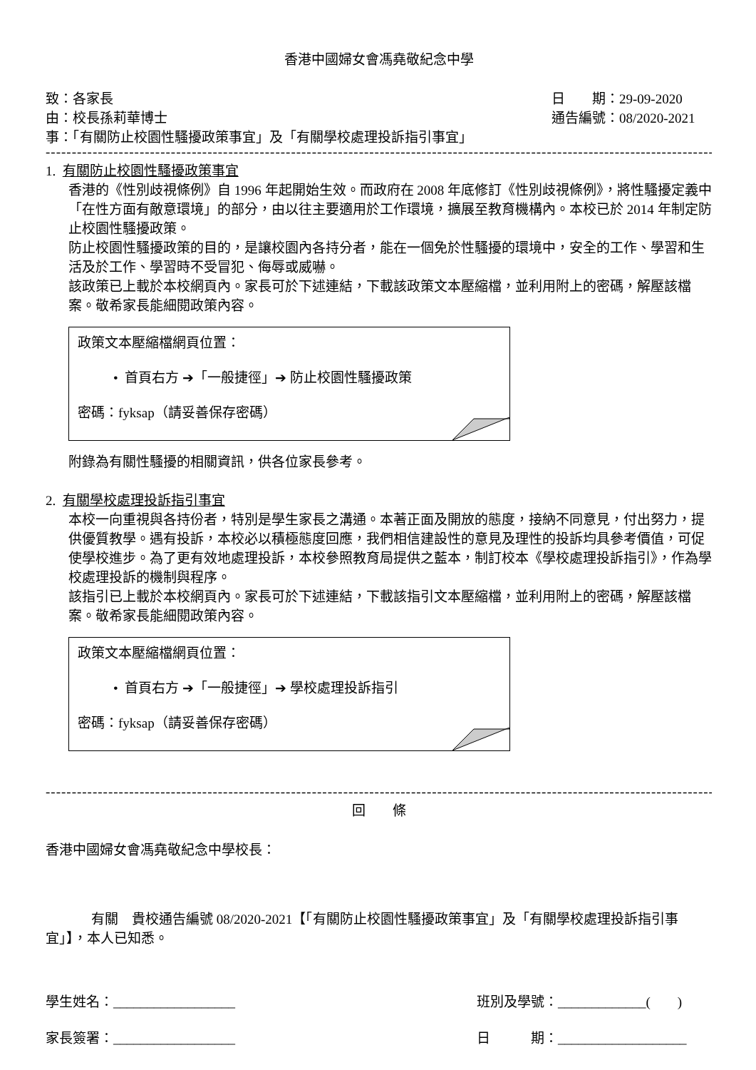香港中國婦女會馮堯敬紀念中學
致：各家長 日　　期：29-09-2020
由：校長孫莉華博士 通告編號：08/2020-2021
事：「有關防止校園性騷擾政策事宜」及「有關學校處理投訴指引事宜」
------------------------------------------------------------------------------------------------------------------------------------
1. 有關防止校園性騷擾政策事宜
香港的《性別歧視條例》自 1996 年起開始生效。而政府在 2008 年底修訂《性別歧視條例》，將性騷擾定義中「在性方面有敵意環境」的部分，由以往主要適用於工作環境，擴展至教育機構內。本校已於 2014 年制定防止校園性騷擾政策。
防止校園性騷擾政策的目的，是讓校園內各持分者，能在一個免於性騷擾的環境中，安全的工作、學習和生活及於工作、學習時不受冒犯、侮辱或威嚇。
該政策已上載於本校網頁內。家長可於下述連結，下載該政策文本壓縮檔，並利用附上的密碼，解壓該檔案。敬希家長能細閱政策內容。
政策文本壓縮檔網頁位置：
• 首頁右方 ➔「一般捷徑」➔ 防止校園性騷擾政策
密碼：fyksap（請妥善保存密碼）
附錄為有關性騷擾的相關資訊，供各位家長參考。
2. 有關學校處理投訴指引事宜
本校一向重視與各持份者，特別是學生家長之溝通。本著正面及開放的態度，接納不同意見，付出努力，提供優質教學。遇有投訴，本校必以積極態度回應，我們相信建設性的意見及理性的投訴均具參考價值，可促使學校進步。為了更有效地處理投訴，本校參照教育局提供之藍本，制訂校本《學校處理投訴指引》，作為學校處理投訴的機制與程序。
該指引已上載於本校網頁內。家長可於下述連結，下載該指引文本壓縮檔，並利用附上的密碼，解壓該檔案。敬希家長能細閱政策內容。
政策文本壓縮檔網頁位置：
• 首頁右方 ➔「一般捷徑」➔ 學校處理投訴指引
密碼：fyksap（請妥善保存密碼）
------------------------------------------------------------------------------------------------------------------------------------
回　　條
香港中國婦女會馮堯敬紀念中學校長：
有關　貴校通告編號 08/2020-2021【「有關防止校園性騷擾政策事宜」及「有關學校處理投訴指引事宜」】，本人已知悉。
學生姓名：__________________ 班別及學號：_____________(　　)
家長簽署：__________________ 日　　　期：___________________